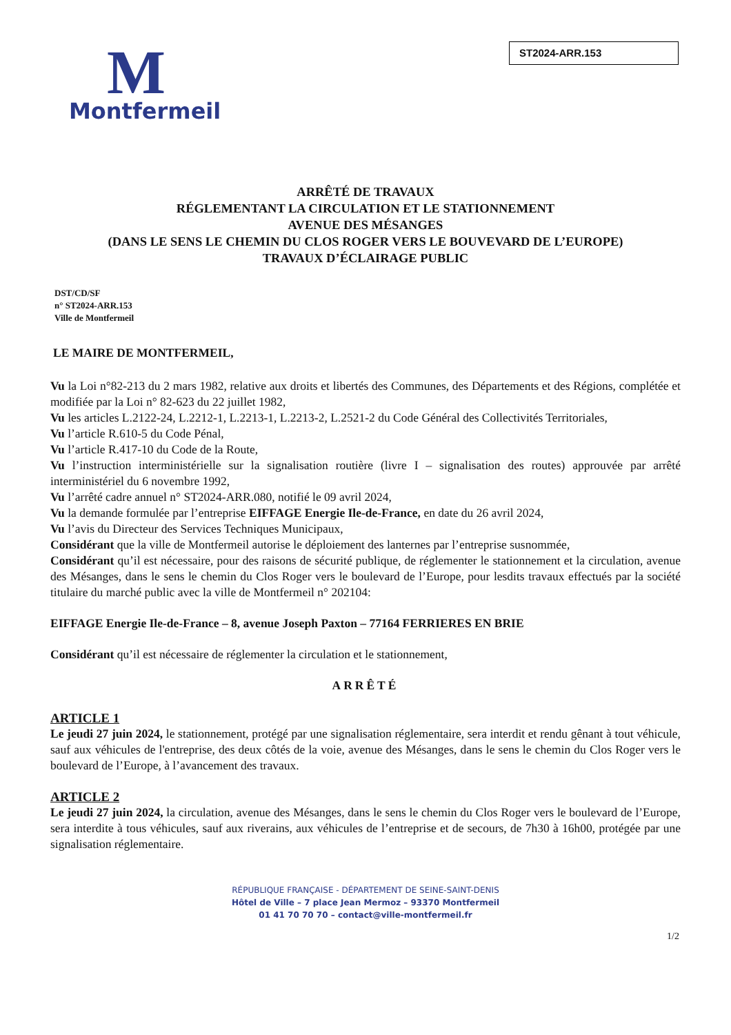M
Montfermeil
ST2024-ARR.153
ARRÊTÉ DE TRAVAUX
RÉGLEMENTANT LA CIRCULATION ET LE STATIONNEMENT
AVENUE DES MÉSANGES
(DANS LE SENS LE CHEMIN DU CLOS ROGER VERS LE BOUVEVARD DE L’EUROPE)
TRAVAUX D’ÉCLAIRAGE PUBLIC
DST/CD/SF
n° ST2024-ARR.153
Ville de Montfermeil
LE MAIRE DE MONTFERMEIL,
Vu la Loi n°82-213 du 2 mars 1982, relative aux droits et libertés des Communes, des Départements et des Régions, complétée et modifiée par la Loi n° 82-623 du 22 juillet 1982,
Vu les articles L.2122-24, L.2212-1, L.2213-1, L.2213-2, L.2521-2 du Code Général des Collectivités Territoriales,
Vu l’article R.610-5 du Code Pénal,
Vu l’article R.417-10 du Code de la Route,
Vu l’instruction interministérielle sur la signalisation routière (livre I – signalisation des routes) approuvée par arrêté interministériel du 6 novembre 1992,
Vu l’arrêté cadre annuel n° ST2024-ARR.080, notifié le 09 avril 2024,
Vu la demande formulée par l’entreprise EIFFAGE Energie Ile-de-France, en date du 26 avril 2024,
Vu l’avis du Directeur des Services Techniques Municipaux,
Considérant que la ville de Montfermeil autorise le déploiement des lanternes par l’entreprise susnommée,
Considérant qu’il est nécessaire, pour des raisons de sécurité publique, de réglementer le stationnement et la circulation, avenue des Mésanges, dans le sens le chemin du Clos Roger vers le boulevard de l’Europe, pour lesdits travaux effectués par la société titulaire du marché public avec la ville de Montfermeil n° 202104:
EIFFAGE Energie Ile-de-France – 8, avenue Joseph Paxton – 77164 FERRIERES EN BRIE
Considérant qu’il est nécessaire de réglementer la circulation et le stationnement,
ARRÊTÉ
ARTICLE 1
Le jeudi 27 juin 2024, le stationnement, protégé par une signalisation réglementaire, sera interdit et rendu gênant à tout véhicule, sauf aux véhicules de l'entreprise, des deux côtés de la voie, avenue des Mésanges, dans le sens le chemin du Clos Roger vers le boulevard de l’Europe, à l’avancement des travaux.
ARTICLE 2
Le jeudi 27 juin 2024, la circulation, avenue des Mésanges, dans le sens le chemin du Clos Roger vers le boulevard de l’Europe, sera interdite à tous véhicules, sauf aux riverains, aux véhicules de l’entreprise et de secours, de 7h30 à 16h00, protégée par une signalisation réglementaire.
RÉPUBLIQUE FRANÇAISE - DÉPARTEMENT DE SEINE-SAINT-DENIS
Hôtel de Ville – 7 place Jean Mermoz – 93370 Montfermeil
01 41 70 70 70 – contact@ville-montfermeil.fr
1/2